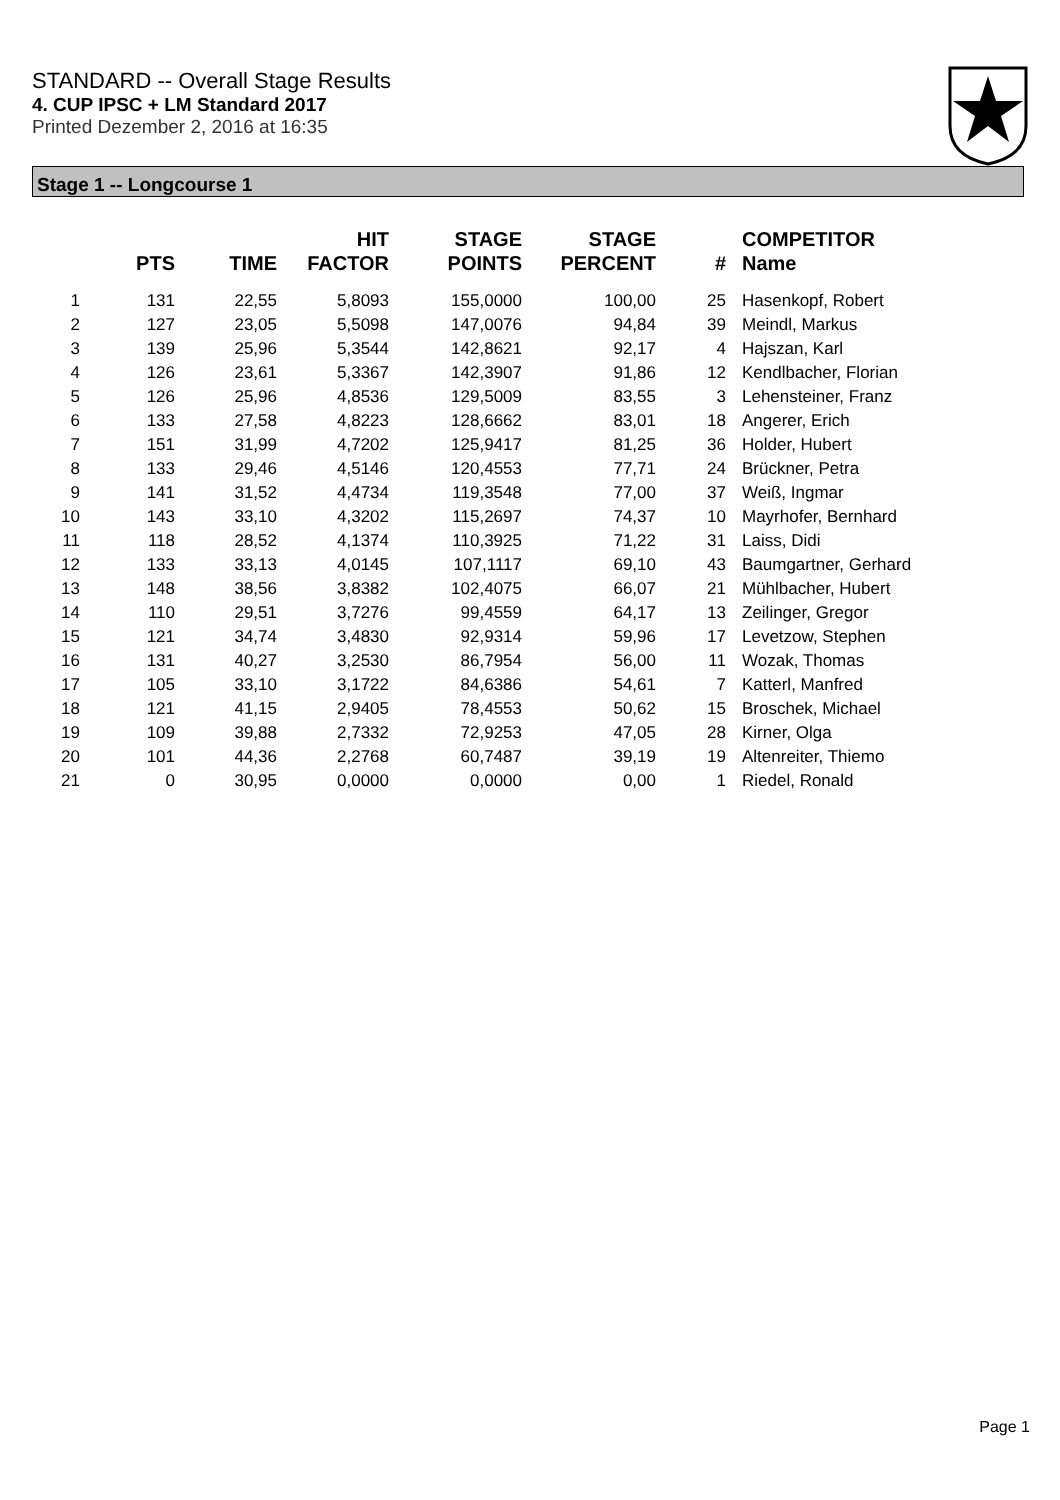STANDARD -- Overall Stage Results
4. CUP IPSC + LM Standard 2017
Printed Dezember 2, 2016 at 16:35
Stage 1 -- Longcourse 1
| | PTS | TIME | HIT FACTOR | STAGE POINTS | STAGE PERCENT | # | COMPETITOR Name |
| --- | --- | --- | --- | --- | --- | --- | --- |
| 1 | 131 | 22,55 | 5,8093 | 155,0000 | 100,00 | 25 | Hasenkopf, Robert |
| 2 | 127 | 23,05 | 5,5098 | 147,0076 | 94,84 | 39 | Meindl, Markus |
| 3 | 139 | 25,96 | 5,3544 | 142,8621 | 92,17 | 4 | Hajszan, Karl |
| 4 | 126 | 23,61 | 5,3367 | 142,3907 | 91,86 | 12 | Kendlbacher, Florian |
| 5 | 126 | 25,96 | 4,8536 | 129,5009 | 83,55 | 3 | Lehensteiner, Franz |
| 6 | 133 | 27,58 | 4,8223 | 128,6662 | 83,01 | 18 | Angerer, Erich |
| 7 | 151 | 31,99 | 4,7202 | 125,9417 | 81,25 | 36 | Holder, Hubert |
| 8 | 133 | 29,46 | 4,5146 | 120,4553 | 77,71 | 24 | Brückner, Petra |
| 9 | 141 | 31,52 | 4,4734 | 119,3548 | 77,00 | 37 | Weiß, Ingmar |
| 10 | 143 | 33,10 | 4,3202 | 115,2697 | 74,37 | 10 | Mayrhofer, Bernhard |
| 11 | 118 | 28,52 | 4,1374 | 110,3925 | 71,22 | 31 | Laiss, Didi |
| 12 | 133 | 33,13 | 4,0145 | 107,1117 | 69,10 | 43 | Baumgartner, Gerhard |
| 13 | 148 | 38,56 | 3,8382 | 102,4075 | 66,07 | 21 | Mühlbacher, Hubert |
| 14 | 110 | 29,51 | 3,7276 | 99,4559 | 64,17 | 13 | Zeilinger, Gregor |
| 15 | 121 | 34,74 | 3,4830 | 92,9314 | 59,96 | 17 | Levetzow, Stephen |
| 16 | 131 | 40,27 | 3,2530 | 86,7954 | 56,00 | 11 | Wozak, Thomas |
| 17 | 105 | 33,10 | 3,1722 | 84,6386 | 54,61 | 7 | Katterl, Manfred |
| 18 | 121 | 41,15 | 2,9405 | 78,4553 | 50,62 | 15 | Broschek, Michael |
| 19 | 109 | 39,88 | 2,7332 | 72,9253 | 47,05 | 28 | Kirner, Olga |
| 20 | 101 | 44,36 | 2,2768 | 60,7487 | 39,19 | 19 | Altenreiter, Thiemo |
| 21 | 0 | 30,95 | 0,0000 | 0,0000 | 0,00 | 1 | Riedel, Ronald |
Page 1